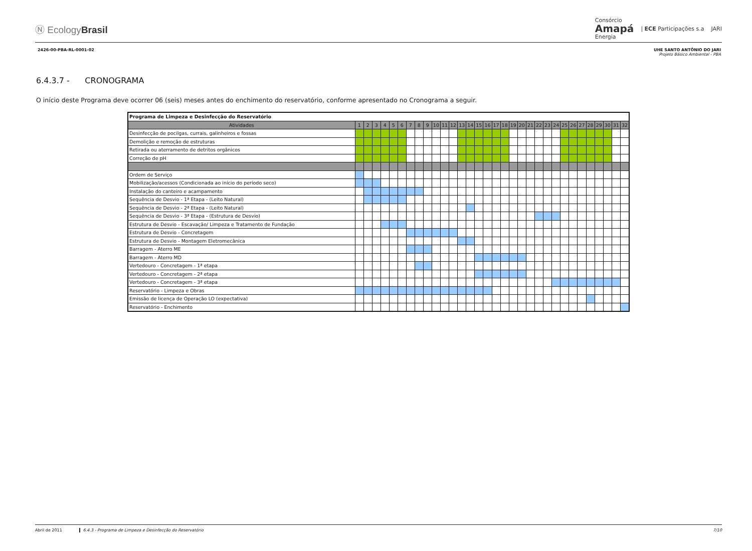Ⓝ EcologyBrasil
Consórcio
Amapá
Energia
| ECE Participações s.a JARI
2426-00-PBA-RL-0001-02 UHE SANTO ANTÔNIO DO JARI
Projeto Básico Ambiental - PBA
6.4.3.7 - CRONOGRAMA
O início deste Programa deve ocorrer 06 (seis) meses antes do enchimento do reservatório, conforme apresentado no Cronograma a seguir.
| Programa de Limpeza e Desinfecção do Reservatório | | | | | | | | | | | | | | | | | | | | | | | | | | | | | | | | |
| Atividades | 1 | 2 | 3 | 4 | 5 | 6 | 7 | 8 | 9 | 10 | 11 | 12 | 13 | 14 | 15 | 16 | 17 | 18 | 19 | 20 | 21 | 22 | 23 | 24 | 25 | 26 | 27 | 28 | 29 | 30 | 31 | 32 |
| Desinfecção de pocilgas, currais, galinheiros e fossas | | | | | | | | | | | | | | | | | | | | | | | | | | | | | | | | |
| Demolição e remoção de estruturas | | | | | | | | | | | | | | | | | | | | | | | | | | | | | | | | |
| Retirada ou aterramento de detritos orgânicos | | | | | | | | | | | | | | | | | | | | | | | | | | | | | | | | |
| Correção de pH | | | | | | | | | | | | | | | | | | | | | | | | | | | | | | | | |
| Ordem de Serviço | | | | | | | | | | | | | | | | | | | | | | | | | | | | | | | | |
| Mobilização/acessos (Condicionada ao início do período seco) | | | | | | | | | | | | | | | | | | | | | | | | | | | | | | | | |
| Instalação do canteiro e acampamento | | | | | | | | | | | | | | | | | | | | | | | | | | | | | | | | |
| Sequência de Desvio - 1ª Etapa - (Leito Natural) | | | | | | | | | | | | | | | | | | | | | | | | | | | | | | | | |
| Sequência de Desvio - 2ª Etapa - (Leito Natural) | | | | | | | | | | | | | | | | | | | | | | | | | | | | | | | | |
| Sequência de Desvio - 3ª Etapa - (Estrutura de Desvio) | | | | | | | | | | | | | | | | | | | | | | | | | | | | | | | | |
| Estrutura de Desvio - Escavação/ Limpeza e Tratamento de Fundação | | | | | | | | | | | | | | | | | | | | | | | | | | | | | | | | |
| Estrutura de Desvio - Concretagem | | | | | | | | | | | | | | | | | | | | | | | | | | | | | | | | |
| Estrutura de Desvio - Montagem Eletromecânica | | | | | | | | | | | | | | | | | | | | | | | | | | | | | | | | |
| Barragem - Aterro ME | | | | | | | | | | | | | | | | | | | | | | | | | | | | | | | | |
| Barragem - Aterro MD | | | | | | | | | | | | | | | | | | | | | | | | | | | | | | | | |
| Vertedouro - Concretagem - 1ª etapa | | | | | | | | | | | | | | | | | | | | | | | | | | | | | | | | |
| Vertedouro - Concretagem - 2ª etapa | | | | | | | | | | | | | | | | | | | | | | | | | | | | | | | | |
| Vertedouro - Concretagem - 3ª etapa | | | | | | | | | | | | | | | | | | | | | | | | | | | | | | | | |
| Reservatório - Limpeza e Obras | | | | | | | | | | | | | | | | | | | | | | | | | | | | | | | | |
| Emissão de licença de Operação LO (expectativa) | | | | | | | | | | | | | | | | | | | | | | | | | | | | | | | | |
| Reservatório - Enchimento | | | | | | | | | | | | | | | | | | | | | | | | | | | | | | | | |
Abril de 2011 6.4.3 - Programa de Limpeza e Desinfecção do Reservatório 7/10